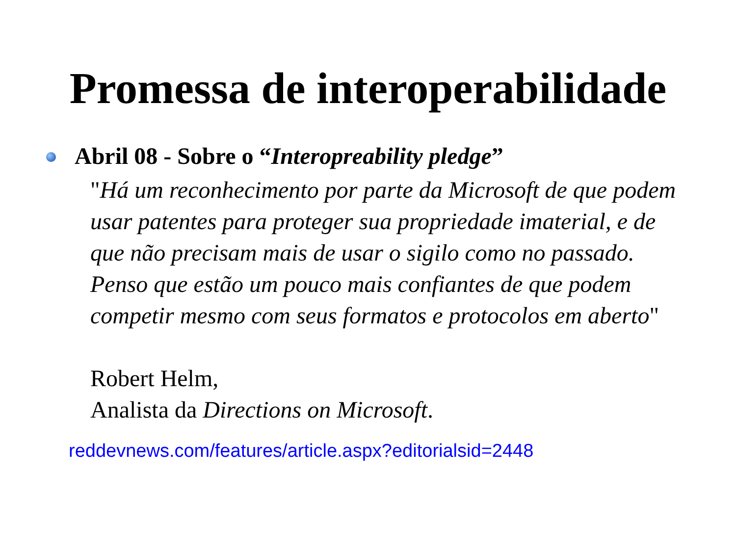Promessa de interoperabilidade
Abril 08 - Sobre o “Interopreability pledge”
"Há um reconhecimento por parte da Microsoft de que podem usar patentes para proteger sua propriedade imaterial, e de que não precisam mais de usar o sigilo como no passado. Penso que estão um pouco mais confiantes de que podem competir mesmo com seus formatos e protocolos em aberto"
Robert Helm,
Analista da Directions on Microsoft.
reddevnews.com/features/article.aspx?editorialsid=2448